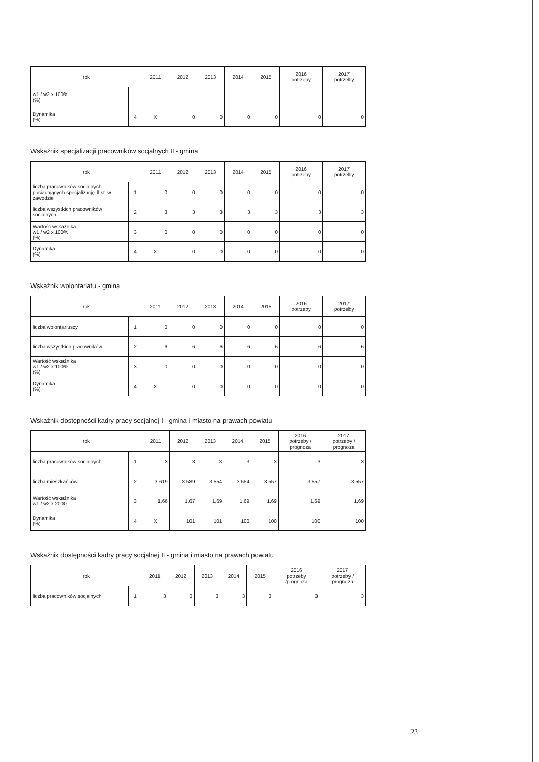| rok | | 2011 | 2012 | 2013 | 2014 | 2015 | 2016 potrzeby | 2017 potrzeby |
| --- | --- | --- | --- | --- | --- | --- | --- | --- |
| w1 / w2 x 100% (%) | | | | | | | | |
| Dynamika (%) | 4 | X | 0 | 0 | 0 | 0 | 0 | 0 |
Wskaźnik specjalizacji pracowników socjalnych II - gmina
| rok | | 2011 | 2012 | 2013 | 2014 | 2015 | 2016 potrzeby | 2017 potrzeby |
| --- | --- | --- | --- | --- | --- | --- | --- | --- |
| liczba pracowników socjalnych posiadających specjalizację II st. w zawodzie | 1 | 0 | 0 | 0 | 0 | 0 | 0 | 0 |
| liczba wszystkich pracowników socjalnych | 2 | 3 | 3 | 3 | 3 | 3 | 3 | 3 |
| Wartość wskaźnika w1 / w2 x 100% (%) | 3 | 0 | 0 | 0 | 0 | 0 | 0 | 0 |
| Dynamika (%) | 4 | X | 0 | 0 | 0 | 0 | 0 | 0 |
Wskaźnik wolontariatu - gmina
| rok | | 2011 | 2012 | 2013 | 2014 | 2015 | 2016 potrzeby | 2017 potrzeby |
| --- | --- | --- | --- | --- | --- | --- | --- | --- |
| liczba wolontariuszy | 1 | 0 | 0 | 0 | 0 | 0 | 0 | 0 |
| liczba wszystkich pracowników | 2 | 6 | 6 | 6 | 6 | 6 | 6 | 6 |
| Wartość wskaźnika w1 / w2 x 100% (%) | 3 | 0 | 0 | 0 | 0 | 0 | 0 | 0 |
| Dynamika (%) | 4 | X | 0 | 0 | 0 | 0 | 0 | 0 |
Wskaźnik dostępności kadry pracy socjalnej I - gmina i miasto na prawach powiatu
| rok | | 2011 | 2012 | 2013 | 2014 | 2015 | 2016 potrzeby / prognoza | 2017 potrzeby / prognoza |
| --- | --- | --- | --- | --- | --- | --- | --- | --- |
| liczba pracowników socjalnych | 1 | 3 | 3 | 3 | 3 | 3 | 3 | 3 |
| liczba mieszkańców | 2 | 3 619 | 3 589 | 3 554 | 3 554 | 3 557 | 3 557 | 3 557 |
| Wartość wskaźnika w1 / w2 x 2000 | 3 | 1,66 | 1,67 | 1,69 | 1,69 | 1,69 | 1,69 | 1,69 |
| Dynamika (%) | 4 | X | 101 | 101 | 100 | 100 | 100 | 100 |
Wskaźnik dostępności kadry pracy socjalnej II - gmina i miasto na prawach powiatu
| rok | | 2011 | 2012 | 2013 | 2014 | 2015 | 2016 potrzeby /prognoza | 2017 potrzeby / prognoza |
| --- | --- | --- | --- | --- | --- | --- | --- | --- |
| liczba pracowników socjalnych | 1 | 3 | 3 | 3 | 3 | 3 | 3 | 3 |
23